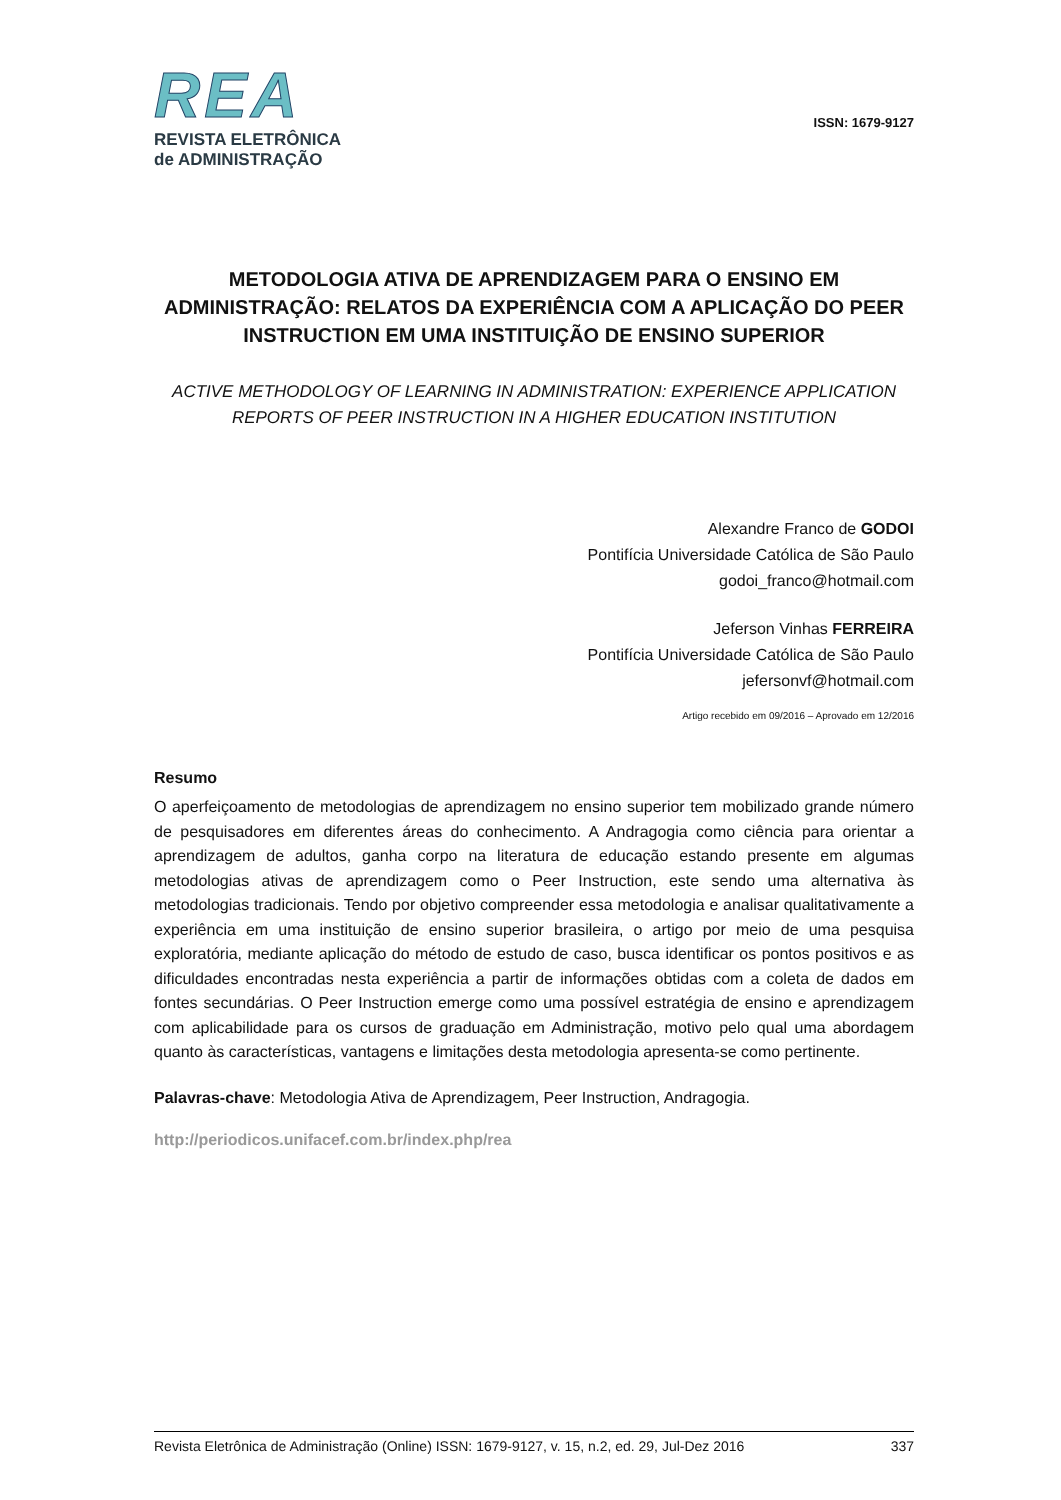REA
REVISTA ELETRÔNICA
de ADMINISTRAÇÃO
ISSN: 1679-9127
METODOLOGIA ATIVA DE APRENDIZAGEM PARA O ENSINO EM ADMINISTRAÇÃO: RELATOS DA EXPERIÊNCIA COM A APLICAÇÃO DO PEER INSTRUCTION EM UMA INSTITUIÇÃO DE ENSINO SUPERIOR
ACTIVE METHODOLOGY OF LEARNING IN ADMINISTRATION: EXPERIENCE APPLICATION REPORTS OF PEER INSTRUCTION IN A HIGHER EDUCATION INSTITUTION
Alexandre Franco de GODOI
Pontifícia Universidade Católica de São Paulo
godoi_franco@hotmail.com
Jeferson Vinhas FERREIRA
Pontifícia Universidade Católica de São Paulo
jefersonvf@hotmail.com
Artigo recebido em 09/2016 – Aprovado em 12/2016
Resumo
O aperfeiçoamento de metodologias de aprendizagem no ensino superior tem mobilizado grande número de pesquisadores em diferentes áreas do conhecimento. A Andragogia como ciência para orientar a aprendizagem de adultos, ganha corpo na literatura de educação estando presente em algumas metodologias ativas de aprendizagem como o Peer Instruction, este sendo uma alternativa às metodologias tradicionais. Tendo por objetivo compreender essa metodologia e analisar qualitativamente a experiência em uma instituição de ensino superior brasileira, o artigo por meio de uma pesquisa exploratória, mediante aplicação do método de estudo de caso, busca identificar os pontos positivos e as dificuldades encontradas nesta experiência a partir de informações obtidas com a coleta de dados em fontes secundárias. O Peer Instruction emerge como uma possível estratégia de ensino e aprendizagem com aplicabilidade para os cursos de graduação em Administração, motivo pelo qual uma abordagem quanto às características, vantagens e limitações desta metodologia apresenta-se como pertinente.
Palavras-chave: Metodologia Ativa de Aprendizagem, Peer Instruction, Andragogia.
http://periodicos.unifacef.com.br/index.php/rea
Revista Eletrônica de Administração (Online) ISSN: 1679-9127, v. 15, n.2, ed. 29, Jul-Dez 2016 337